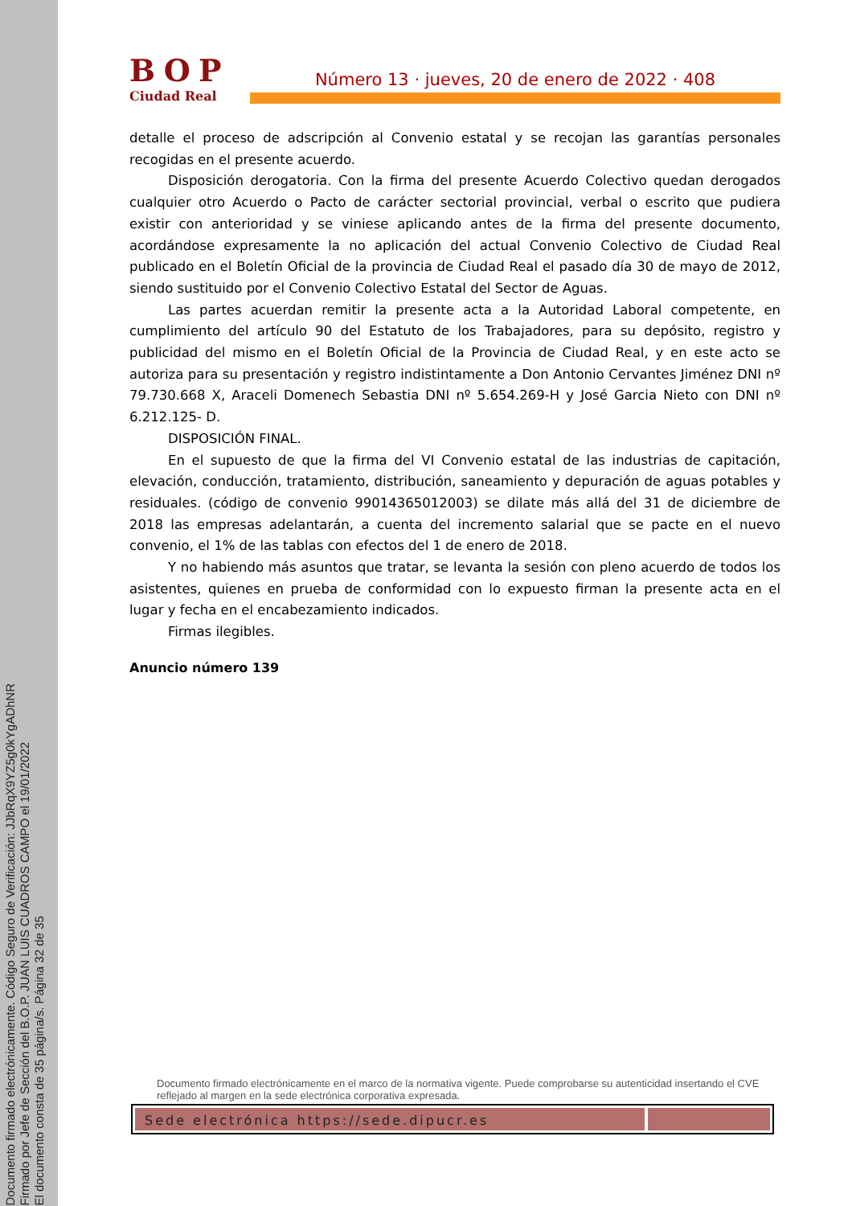Documento firmado electrónicamente. Código Seguro de Verificación: JJbRqX9YZ5g0kYgADhNR
Firmado por Jefe de Sección del B.O.P. JUAN LUIS CUADROS CAMPO el 19/01/2022
El documento consta de 35 página/s. Página 32 de 35
BOP
Ciudad Real
Número 13 · jueves, 20 de enero de 2022 · 408
detalle el proceso de adscripción al Convenio estatal y se recojan las garantías personales recogidas en el presente acuerdo.
Disposición derogatoria. Con la firma del presente Acuerdo Colectivo quedan derogados cualquier otro Acuerdo o Pacto de carácter sectorial provincial, verbal o escrito que pudiera existir con anterioridad y se viniese aplicando antes de la firma del presente documento, acordándose expresamente la no aplicación del actual Convenio Colectivo de Ciudad Real publicado en el Boletín Oficial de la provincia de Ciudad Real el pasado día 30 de mayo de 2012, siendo sustituido por el Convenio Colectivo Estatal del Sector de Aguas.
Las partes acuerdan remitir la presente acta a la Autoridad Laboral competente, en cumplimiento del artículo 90 del Estatuto de los Trabajadores, para su depósito, registro y publicidad del mismo en el Boletín Oficial de la Provincia de Ciudad Real, y en este acto se autoriza para su presentación y registro indistintamente a Don Antonio Cervantes Jiménez DNI nº 79.730.668 X, Araceli Domenech Sebastia DNI nº 5.654.269-H y José Garcia Nieto con DNI nº 6.212.125- D.
DISPOSICIÓN FINAL.
En el supuesto de que la firma del VI Convenio estatal de las industrias de capitación, elevación, conducción, tratamiento, distribución, saneamiento y depuración de aguas potables y residuales. (código de convenio 99014365012003) se dilate más allá del 31 de diciembre de 2018 las empresas adelantarán, a cuenta del incremento salarial que se pacte en el nuevo convenio, el 1% de las tablas con efectos del 1 de enero de 2018.
Y no habiendo más asuntos que tratar, se levanta la sesión con pleno acuerdo de todos los asistentes, quienes en prueba de conformidad con lo expuesto firman la presente acta en el lugar y fecha en el encabezamiento indicados.
Firmas ilegibles.
Anuncio número 139
Documento firmado electrónicamente en el marco de la normativa vigente. Puede comprobarse su autenticidad insertando el CVE reflejado al margen en la sede electrónica corporativa expresada.
Sede electrónica https://sede.dipucr.es